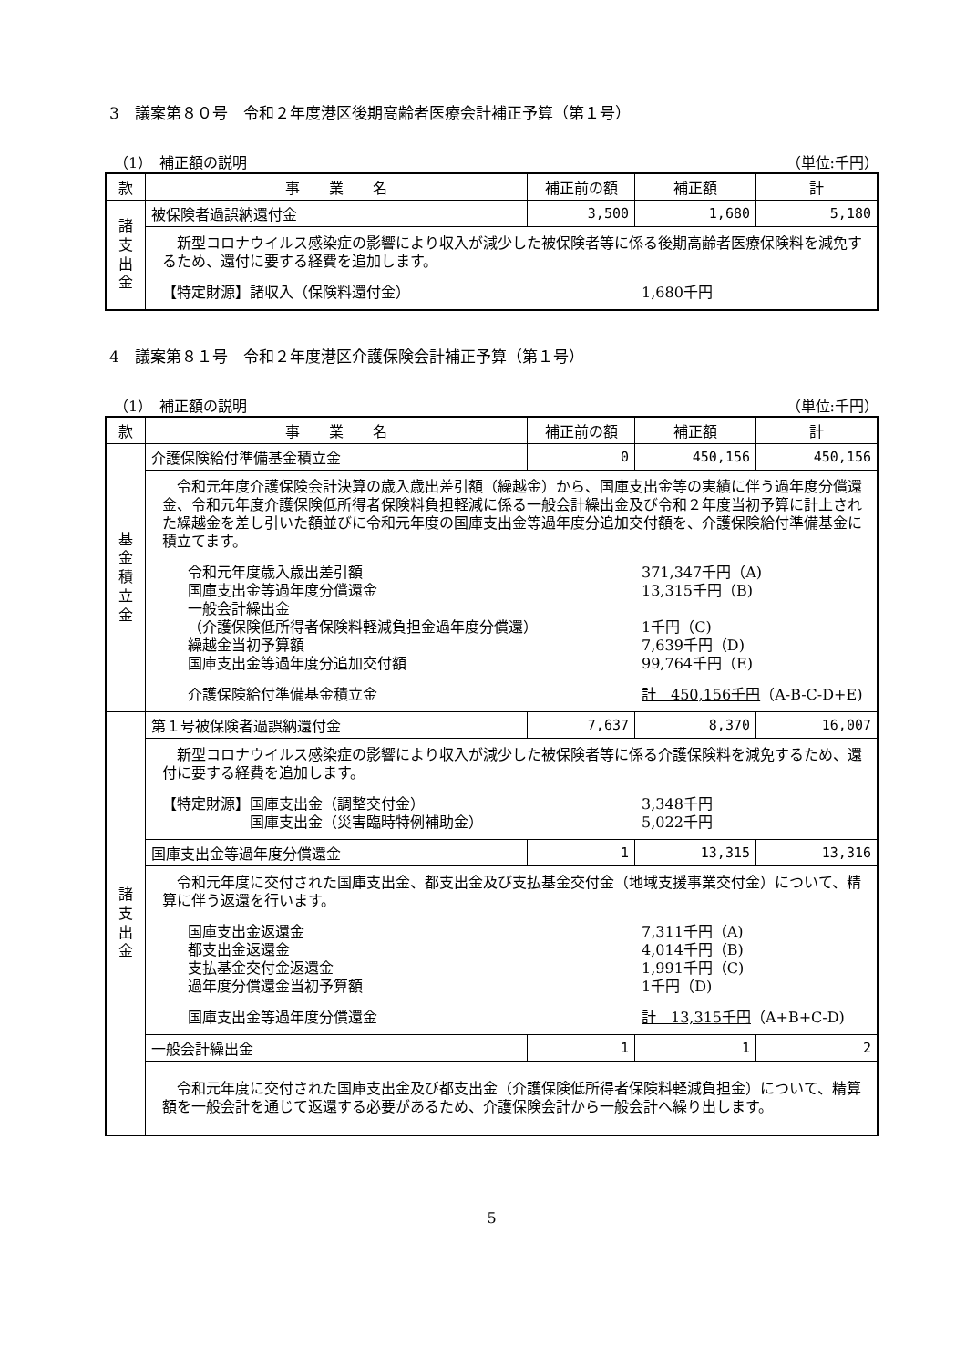3　議案第８０号　令和２年度港区後期高齢者医療会計補正予算（第１号）
（1）　補正額の説明 （単位:千円）
| 款 | 事 業 名 | 補正前の額 | 補正額 | 計 |
| --- | --- | --- | --- | --- |
| 諸 支 出 金 | 被保険者過誤納還付金 | 3,500 | 1,680 | 5,180 |
| | 新型コロナウイルス感染症の影響により収入が減少した被保険者等に係る後期高齢者医療保険料を減免するため、還付に要する経費を追加します。 【特定財源】諸収入（保険料還付金） 1,680千円 | | | |
4　議案第８１号　令和２年度港区介護保険会計補正予算（第１号）
（1）　補正額の説明 （単位:千円）
| 款 | 事 業 名 | 補正前の額 | 補正額 | 計 |
| --- | --- | --- | --- | --- |
| 基 金 積 立 金 | 介護保険給付準備基金積立金 | 0 | 450,156 | 450,156 |
| | 令和元年度介護保険会計決算の歳入歳出差引額（繰越金）から、国庫支出金等の実績に伴う過年度分償還金、令和元年度介護保険低所得者保険料負担軽減に係る一般会計繰出金及び令和２年度当初予算に計上された繰越金を差し引いた額並びに令和元年度の国庫支出金等過年度分追加交付額を、介護保険給付準備基金に積立てます。 令和元年度歳入歳出差引額 371,347千円（A) 国庫支出金等過年度分償還金 13,315千円（B) 一般会計繰出金 （介護保険低所得者保険料軽減負担金過年度分償還） 1千円（C) 繰越金当初予算額 7,639千円（D) 国庫支出金等過年度分追加交付額 99,764千円（E) 介護保険給付準備基金積立金 計 450,156千円 （A-B-C-D+E) | | | |
| 諸 支 出 金 | 第１号被保険者過誤納還付金 | 7,637 | 8,370 | 16,007 |
| | 新型コロナウイルス感染症の影響により収入が減少した被保険者等に係る介護保険料を減免するため、還付に要する経費を追加します。 【特定財源】国庫支出金（調整交付金） 3,348千円 国庫支出金（災害臨時特例補助金） 5,022千円 | | | |
| | 国庫支出金等過年度分償還金 | 1 | 13,315 | 13,316 |
| | 令和元年度に交付された国庫支出金、都支出金及び支払基金交付金（地域支援事業交付金）について、精算に伴う返還を行います。 国庫支出金返還金 7,311千円（A) 都支出金返還金 4,014千円（B) 支払基金交付金返還金 1,991千円（C) 過年度分償還金当初予算額 1千円（D) 国庫支出金等過年度分償還金 計 13,315千円 （A+B+C-D) | | | |
| | 一般会計繰出金 | 1 | 1 | 2 |
| | 令和元年度に交付された国庫支出金及び都支出金（介護保険低所得者保険料軽減負担金）について、精算額を一般会計を通じて返還する必要があるため、介護保険会計から一般会計へ繰り出します。 | | | |
5